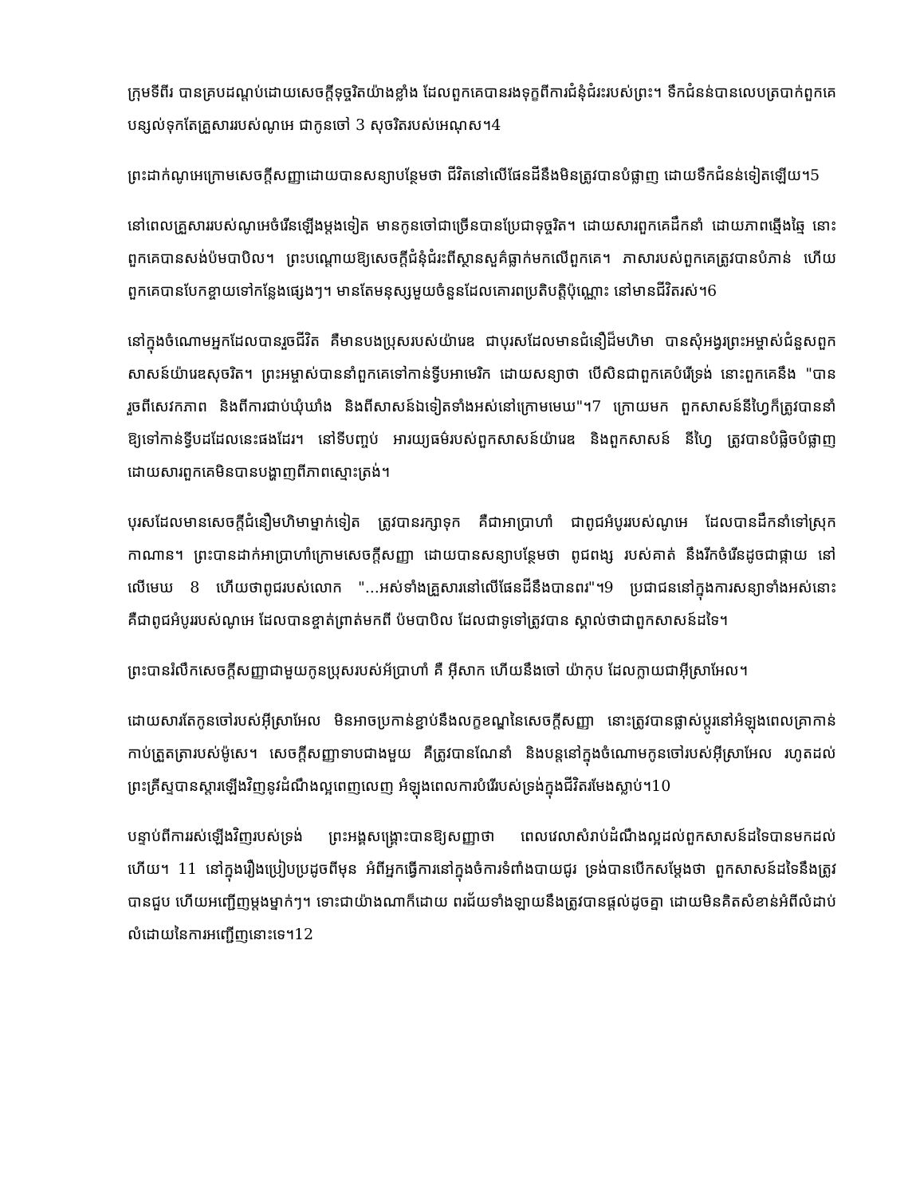ក្រុមទីពីរ បានគ្របដណ្តប់ដោយសេចក្តីទុច្ចរិតយ៉ាងខ្លាំង ដែលពួកគេបានរងទុក្ខពីការជំនុំជំរះរបស់ព្រះ។ ទឹកជំនន់បានលេបត្របាក់ពួកគេ បន្សល់ទុកតែគ្រួសាររបស់ណូអេ ជាកូនចៅ 3 សុចរិតរបស់អេណុស។4
ព្រះដាក់ណូអេក្រោមសេចក្តីសញ្ញាដោយបានសន្យាបន្ថែមថា ជីវិតនៅលើផែនដីនឹងមិនត្រូវបានបំផ្លាញ ដោយទឹកជំនន់ទៀតឡើយ។5
នៅពេលគ្រួសាររបស់ណូអេចំរើនឡើងម្តងទៀត មានកូនចៅជាច្រើនបានប្រែជាទុច្ចរិត។ ដោយសារពួកគេដឹកនាំ ដោយភាពឆ្មើងឆ្មៃ នោះពួកគេបានសង់ប៉មបាបិល។ ព្រះបណ្តោយឱ្យសេចក្តីជំនុំជំរះពីស្ថានសួគ៌ធ្លាក់មកលើពួកគេ។ ភាសារបស់ពួកគេត្រូវបានបំភាន់ ហើយពួកគេបានបែកខ្ចាយទៅកន្លែងផ្សេងៗ។ មានតែមនុស្សមួយចំនួនដែលគោរពប្រតិបត្តិប៉ុណ្ណោះ នៅមានជីវិតរស់។6
នៅក្នុងចំណោមអ្នកដែលបានរួចជីវិត គឺមានបងប្រុសរបស់យ៉ារេឌ ជាបុរសដែលមានជំនឿដ៏មហិមា បានសុំអង្វរព្រះអម្ចាស់ជំនួសពួកសាសន៍យ៉ារេឌសុចរិត។ ព្រះអម្ចាស់បាននាំពួកគេទៅកាន់ទ្វីបអាមេរិក ដោយសន្យាថា បើសិនជាពួកគេបំរើទ្រង់ នោះពួកគេនឹង "បានរួចពីសេវកភាព និងពីការជាប់ឃុំឃាំង និងពីសាសន៍ឯទៀតទាំងអស់នៅក្រោមមេឃ"។7 ក្រោយមក ពួកសាសន៍នីហ្វៃក៏ត្រូវបាននាំឱ្យទៅកាន់ទ្វីបដដែលនេះផងដែរ។ នៅទីបញ្ចប់ អារយ្យធម៌របស់ពួកសាសន៍យ៉ារេឌ និងពួកសាសន៍ នីហ្វៃ ត្រូវបានបំផ្លិចបំផ្លាញ ដោយសារពួកគេមិនបានបង្ហាញពីភាពស្មោះត្រង់។
បុរសដែលមានសេចក្តីជំនឿមហិមាម្នាក់ទៀត ត្រូវបានរក្សាទុក គឺជាអាប្រាហាំ ជាពូជអំបូររបស់ណូអេ ដែលបានដឹកនាំទៅស្រុកកាណាន។ ព្រះបានដាក់អាប្រាហាំក្រោមសេចក្តីសញ្ញា ដោយបានសន្យាបន្ថែមថា ពូជពង្ស របស់គាត់ នឹងរីកចំរើនដូចជាផ្កាយ នៅលើមេឃ 8 ហើយថាពូជរបស់លោក "...អស់ទាំងគ្រួសារនៅលើផែនដីនឹងបានពរ"។9 ប្រជាជននៅក្នុងការសន្យាទាំងអស់នោះ គឺជាពូជអំបូររបស់ណូអេ ដែលបានខ្ចាត់ព្រាត់មកពី ប៉មបាបិល ដែលជាទូទៅត្រូវបាន ស្គាល់ថាជាពួកសាសន៍ដទៃ។
ព្រះបានរំលឹកសេចក្តីសញ្ញាជាមួយកូនប្រុសរបស់អ័ប្រាហាំ គឺ អ៊ីសាក ហើយនឹងចៅ យ៉ាកុប ដែលក្លាយជាអ៊ីស្រាអែល។
ដោយសារតែកូនចៅរបស់អ៊ីស្រាអែល មិនអាចប្រកាន់ខ្ជាប់នឹងលក្ខខណ្ឌនៃសេចក្តីសញ្ញា នោះត្រូវបានផ្លាស់ប្តូរនៅអំឡុងពេលគ្រាកាន់កាប់ត្រួតត្រារបស់ម៉ូសេ។ សេចក្តីសញ្ញាទាបជាងមួយ គឺត្រូវបានណែនាំ និងបន្តនៅក្នុងចំណោមកូនចៅរបស់អ៊ីស្រាអែល រហូតដល់ព្រះគ្រីស្ទបានស្តារឡើងវិញនូវដំណឹងល្អពេញលេញ អំឡុងពេលការបំរើរបស់ទ្រង់ក្នុងជីវិតរមែងស្លាប់។10
បន្ទាប់ពីការរស់ឡើងវិញរបស់ទ្រង់ ព្រះអង្គសង្គ្រោះបានឱ្យសញ្ញាថា ពេលវេលាសំរាប់ដំណឹងល្អដល់ពួកសាសន៍ដទៃបានមកដល់ហើយ។ 11 នៅក្នុងរឿងប្រៀបប្រដូចពីមុន អំពីអ្នកធ្វើការនៅក្នុងចំការទំពាំងបាយជូរ ទ្រង់បានបើកសម្តែងថា ពួកសាសន៍ដទៃនឹងត្រូវបានជួប ហើយអញ្ជើញម្តងម្នាក់ៗ។ ទោះជាយ៉ាងណាក៏ដោយ ពរជ័យទាំងឡាយនឹងត្រូវបានផ្តល់ដូចគ្នា ដោយមិនគិតសំខាន់អំពីលំដាប់លំដោយនៃការអញ្ជើញនោះទេ។12